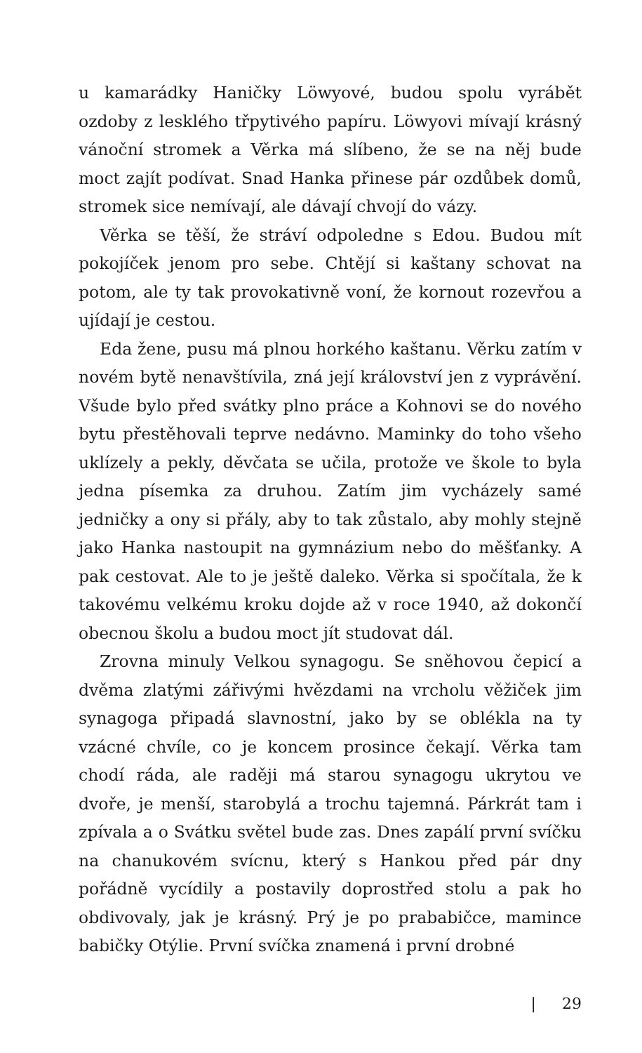u kamarádky Haničky Löwyové, budou spolu vyrábět ozdoby z lesklého třpytivého papíru. Löwyovi mívají krásný vánoční stromek a Věrka má slíbeno, že se na něj bude moct zajít podívat. Snad Hanka přinese pár ozdůbek domů, stromek sice nemívají, ale dávají chvojí do vázy.
Věrka se těší, že stráví odpoledne s Edou. Budou mít pokojíček jenom pro sebe. Chtějí si kaštany schovat na potom, ale ty tak provokativně voní, že kornout rozevřou a ujídají je cestou.
Eda žene, pusu má plnou horkého kaštanu. Věrku zatím v novém bytě nenavštívila, zná její království jen z vyprávění. Všude bylo před svátky plno práce a Kohnovi se do nového bytu přestěhovali teprve nedávno. Maminky do toho všeho uklízely a pekly, děvčata se učila, protože ve škole to byla jedna písemka za druhou. Zatím jim vycházely samé jedničky a ony si přály, aby to tak zůstalo, aby mohly stejně jako Hanka nastoupit na gymnázium nebo do měšťanky. A pak cestovat. Ale to je ještě daleko. Věrka si spočítala, že k takovému velkému kroku dojde až v roce 1940, až dokončí obecnou školu a budou moct jít studovat dál.
Zrovna minuly Velkou synagogu. Se sněhovou čepicí a dvěma zlatými zářivými hvězdami na vrcholu věžiček jim synagoga připadá slavnostní, jako by se oblékla na ty vzácné chvíle, co je koncem prosince čekají. Věrka tam chodí ráda, ale raději má starou synagogu ukrytou ve dvoře, je menší, starobylá a trochu tajemná. Párkrát tam i zpívala a o Svátku světel bude zas. Dnes zapálí první svíčku na chanukovém svícnu, který s Hankou před pár dny pořádně vycídily a postavily doprostřed stolu a pak ho obdivovaly, jak je krásný. Prý je po prababičce, mamince babičky Otýlie. První svíčka znamená i první drobné
| 29